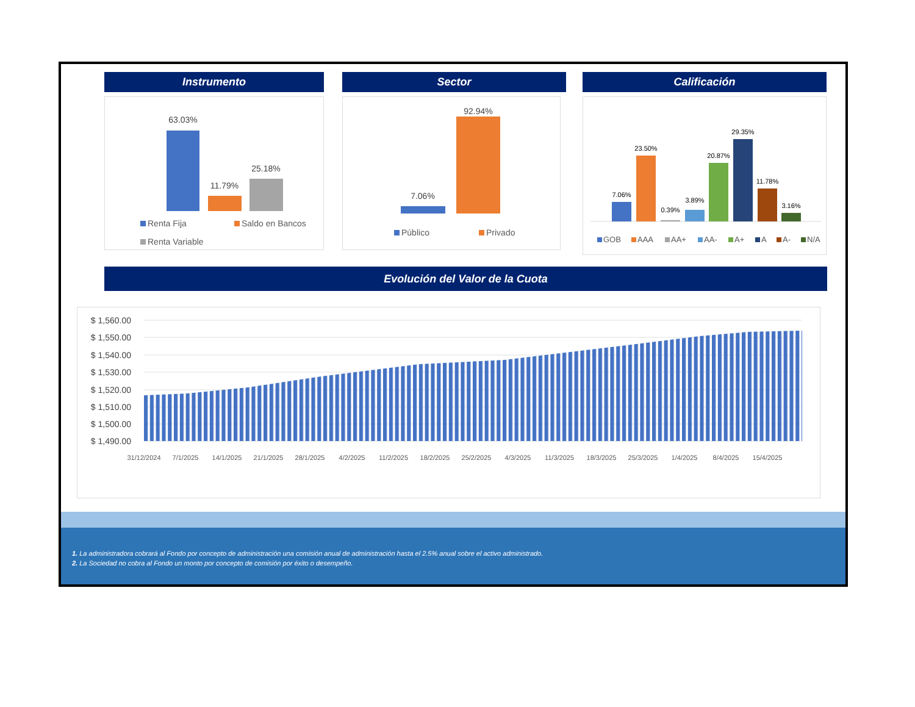Instrumento
63.03%
11.79%
25.18%
Renta Fija
Saldo en Bancos
Renta Variable
Sector
7.06%
92.94%
Público
Privado
Calificación
7.06%
23.50%
0.39%
3.89%
20.87%
29.35%
11.78%
3.16%
GOB
AAA
AA+
AA-
A+
A
A-
N/A
Evolución del Valor de la Cuota
$ 1,560.00
$ 1,550.00
$ 1,540.00
$ 1,530.00
$ 1,520.00
$ 1,510.00
$ 1,500.00
$ 1,490.00
31/12/2024
7/1/2025
14/1/2025
21/1/2025
28/1/2025
4/2/2025
11/2/2025
18/2/2025
25/2/2025
4/3/2025
11/3/2025
18/3/2025
25/3/2025
1/4/2025
8/4/2025
15/4/2025
1. La administradora cobrará al Fondo por concepto de administración una comisión anual de administración hasta el 2.5% anual sobre el activo administrado.
2. La Sociedad no cobra al Fondo un monto por concepto de comisión por éxito o desempeño.